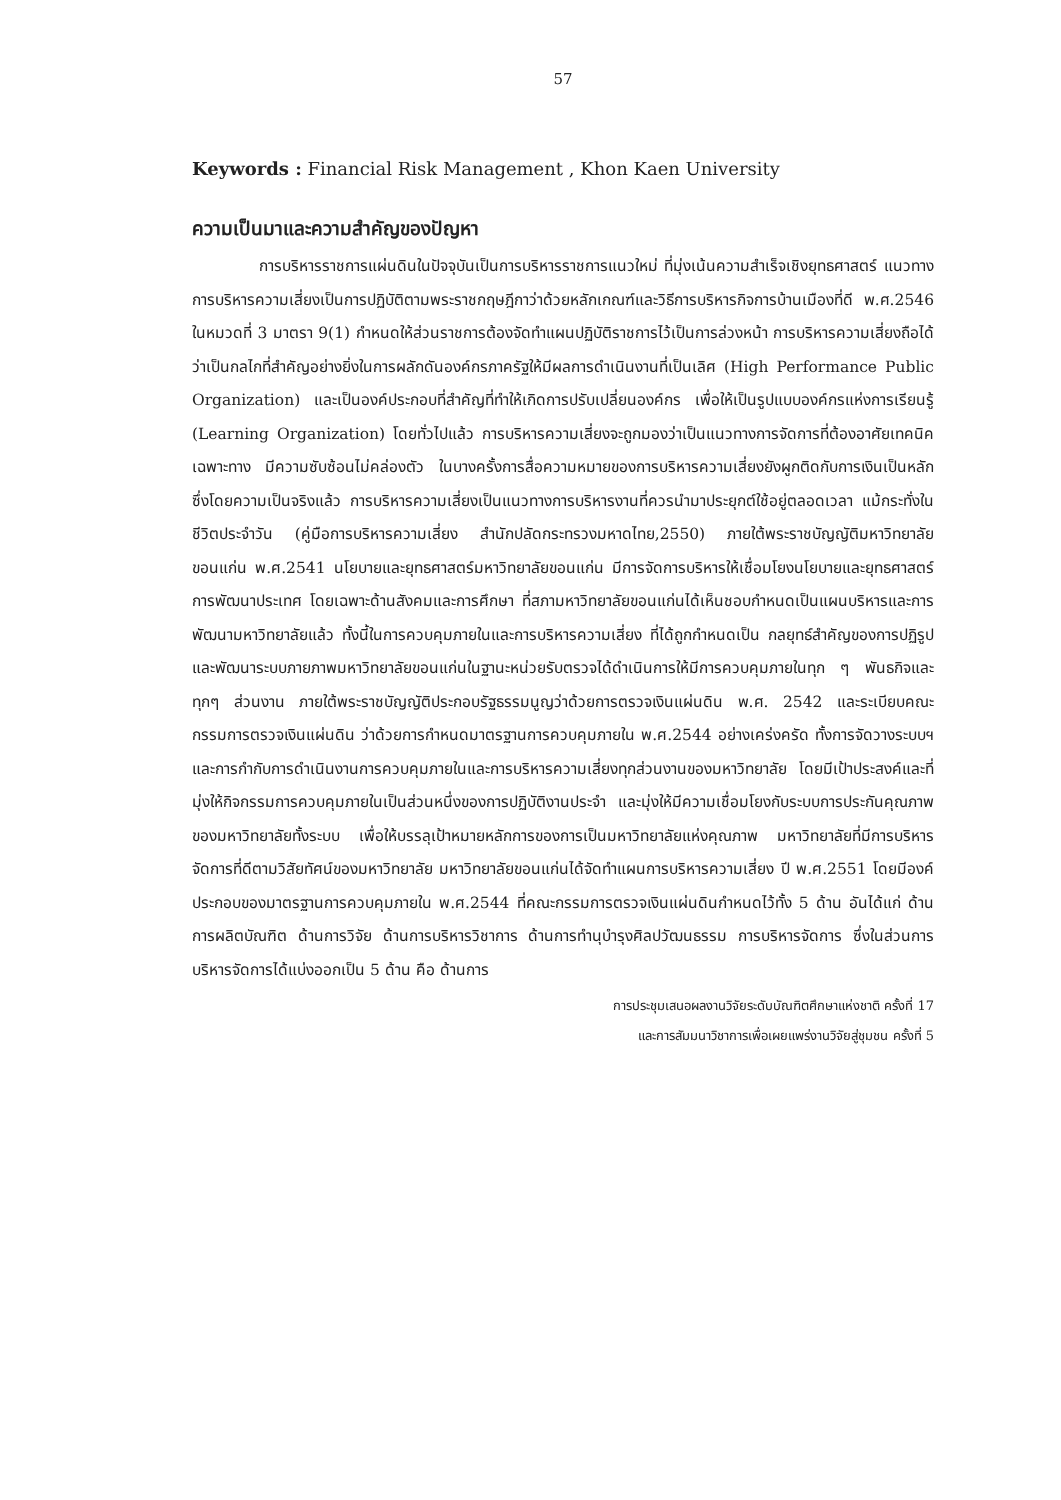57
Keywords : Financial Risk Management , Khon Kaen University
ความเป็นมาและความสำคัญของปัญหา
การบริหารราชการแผ่นดินในปัจจุบันเป็นการบริหารราชการแนวใหม่ ที่มุ่งเน้นความสำเร็จเชิงยุทธศาสตร์ แนวทางการบริหารความเสี่ยงเป็นการปฏิบัติตามพระราชกฤษฎีกาว่าด้วยหลักเกณฑ์และวิธีการบริหารกิจการบ้านเมืองที่ดี พ.ศ.2546 ในหมวดที่ 3 มาตรา 9(1) กำหนดให้ส่วนราชการต้องจัดทำแผนปฏิบัติราชการไว้เป็นการล่วงหน้า การบริหารความเสี่ยงถือได้ว่าเป็นกลไกที่สำคัญอย่างยิ่งในการผลักดันองค์กรภาครัฐให้มีผลการดำเนินงานที่เป็นเลิศ (High Performance Public Organization) และเป็นองค์ประกอบที่สำคัญที่ทำให้เกิดการปรับเปลี่ยนองค์กร เพื่อให้เป็นรูปแบบองค์กรแห่งการเรียนรู้ (Learning Organization) โดยทั่วไปแล้ว การบริหารความเสี่ยงจะถูกมองว่าเป็นแนวทางการจัดการที่ต้องอาศัยเทคนิคเฉพาะทาง มีความซับซ้อนไม่คล่องตัว ในบางครั้งการสื่อความหมายของการบริหารความเสี่ยงยังผูกติดกับการเงินเป็นหลัก ซึ่งโดยความเป็นจริงแล้ว การบริหารความเสี่ยงเป็นแนวทางการบริหารงานที่ควรนำมาประยุกต์ใช้อยู่ตลอดเวลา แม้กระทั่งในชีวิตประจำวัน (คู่มือการบริหารความเสี่ยง สำนักปลัดกระทรวงมหาดไทย,2550) ภายใต้พระราชบัญญัติมหาวิทยาลัยขอนแก่น พ.ศ.2541 นโยบายและยุทธศาสตร์มหาวิทยาลัยขอนแก่น มีการจัดการบริหารให้เชื่อมโยงนโยบายและยุทธศาสตร์การพัฒนาประเทศ โดยเฉพาะด้านสังคมและการศึกษา ที่สภามหาวิทยาลัยขอนแก่นได้เห็นชอบกำหนดเป็นแผนบริหารและการพัฒนามหาวิทยาลัยแล้ว ทั้งนี้ในการควบคุมภายในและการบริหารความเสี่ยง ที่ได้ถูกกำหนดเป็น กลยุทธ์สำคัญของการปฏิรูปและพัฒนาระบบภายภาพมหาวิทยาลัยขอนแก่นในฐานะหน่วยรับตรวจได้ดำเนินการให้มีการควบคุมภายในทุก ๆ พันธกิจและทุกๆ ส่วนงาน ภายใต้พระราชบัญญัติประกอบรัฐธรรมนูญว่าด้วยการตรวจเงินแผ่นดิน พ.ศ. 2542 และระเบียบคณะกรรมการตรวจเงินแผ่นดิน ว่าด้วยการกำหนดมาตรฐานการควบคุมภายใน พ.ศ.2544 อย่างเคร่งครัด ทั้งการจัดวางระบบฯและการกำกับการดำเนินงานการควบคุมภายในและการบริหารความเสี่ยงทุกส่วนงานของมหาวิทยาลัย โดยมีเป้าประสงค์และที่มุ่งให้กิจกรรมการควบคุมภายในเป็นส่วนหนึ่งของการปฏิบัติงานประจำ และมุ่งให้มีความเชื่อมโยงกับระบบการประกันคุณภาพของมหาวิทยาลัยทั้งระบบ เพื่อให้บรรลุเป้าหมายหลักการของการเป็นมหาวิทยาลัยแห่งคุณภาพ มหาวิทยาลัยที่มีการบริหารจัดการที่ดีตามวิสัยทัศน์ของมหาวิทยาลัย มหาวิทยาลัยขอนแก่นได้จัดทำแผนการบริหารความเสี่ยง ปี พ.ศ.2551 โดยมีองค์ประกอบของมาตรฐานการควบคุมภายใน พ.ศ.2544 ที่คณะกรรมการตรวจเงินแผ่นดินกำหนดไว้ทั้ง 5 ด้าน อันได้แก่ ด้านการผลิตบัณฑิต ด้านการวิจัย ด้านการบริหารวิชาการ ด้านการทำนุบำรุงศิลปวัฒนธรรม การบริหารจัดการ ซึ่งในส่วนการบริหารจัดการได้แบ่งออกเป็น 5 ด้าน คือ ด้านการ
การประชุมเสนอผลงานวิจัยระดับบัณฑิตศึกษาแห่งชาติ ครั้งที่ 17
และการสัมมนาวิชาการเพื่อเผยแพร่งานวิจัยสู่ชุมชน ครั้งที่ 5